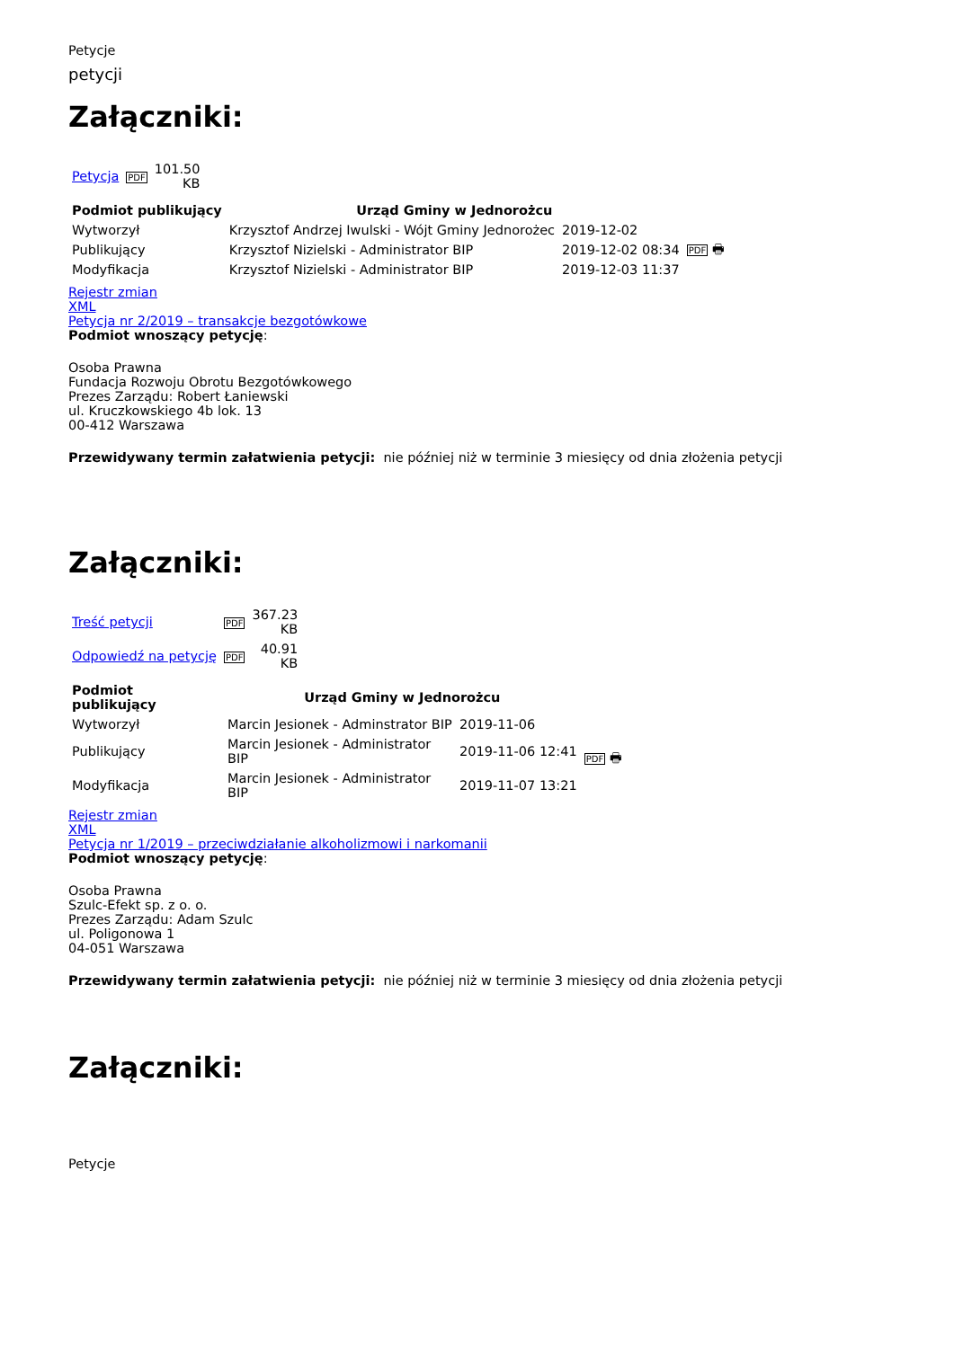Petycje
petycji
Załączniki:
| Petycja | PDF | 101.50 KB |
| Podmiot publikujący | Urząd Gminy w Jednorożcu | | |
| Wytworzył | Krzysztof Andrzej Iwulski - Wójt Gminy Jednorożec | 2019-12-02 | PDF 🖶 |
| Publikujący | Krzysztof Nizielski - Administrator BIP | 2019-12-02 08:34 | |
| Modyfikacja | Krzysztof Nizielski - Administrator BIP | 2019-12-03 11:37 | |
Rejestr zmian
XML
Petycja nr 2/2019 – transakcje bezgotówkowe
Podmiot wnoszący petycję:
Osoba Prawna
Fundacja Rozwoju Obrotu Bezgotówkowego
Prezes Zarządu: Robert Łaniewski
ul. Kruczkowskiego 4b lok. 13
00-412 Warszawa
Przewidywany termin załatwienia petycji: nie później niż w terminie 3 miesięcy od dnia złożenia petycji
Załączniki:
| Treść petycji | PDF | 367.23 KB |
| Odpowiedź na petycję | PDF | 40.91 KB |
| Podmiot publikujący | Urząd Gminy w Jednorożcu | | |
| Wytworzył | Marcin Jesionek - Adminstrator BIP | 2019-11-06 | PDF 🖶 |
| Publikujący | Marcin Jesionek - Administrator BIP | 2019-11-06 12:41 | |
| Modyfikacja | Marcin Jesionek - Administrator BIP | 2019-11-07 13:21 | |
Rejestr zmian
XML
Petycja nr 1/2019 – przeciwdziałanie alkoholizmowi i narkomanii
Podmiot wnoszący petycję:
Osoba Prawna
Szulc-Efekt sp. z o. o.
Prezes Zarządu: Adam Szulc
ul. Poligonowa 1
04-051 Warszawa
Przewidywany termin załatwienia petycji: nie później niż w terminie 3 miesięcy od dnia złożenia petycji
Załączniki:
Petycje